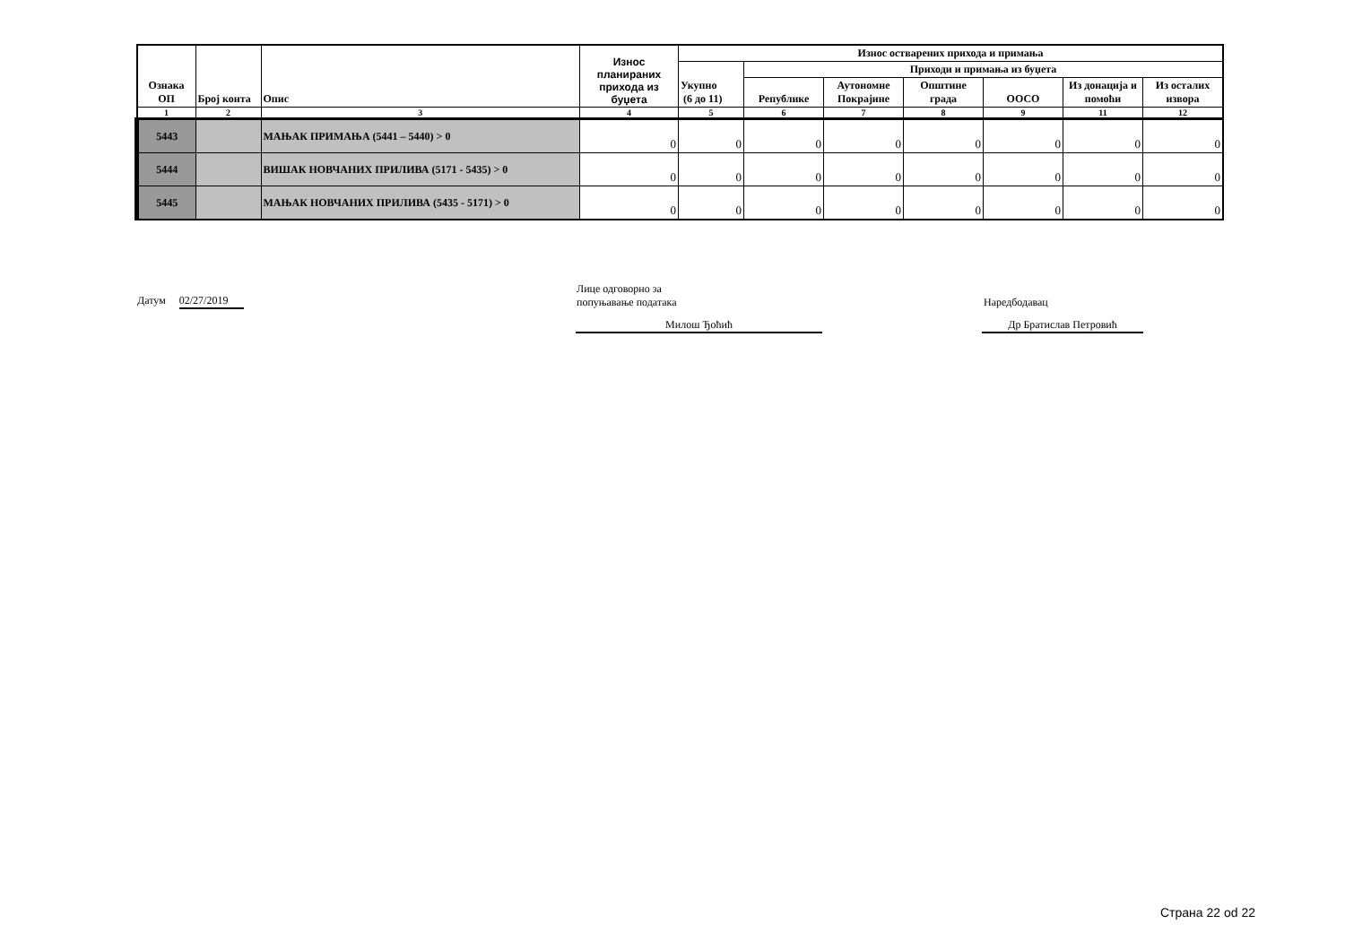| Ознака ОП | Број конта | Опис | Износ планираних прихода из буџета | Износ остварених прихода и примања | | | | | | |
| --- | --- | --- | --- | --- | --- | --- | --- | --- | --- | --- |
| | | | | Укупно (6 до 11) | Приходи и примања из буџета | | | | | |
| | | | | | Републике | Аутономне Покрајине | Општине града | ООСО | Из донација и помоћи | Из осталих извора |
| 1 | 2 | 3 | 4 | 5 | 6 | 7 | 8 | 9 | 11 | 12 |
| 5443 | | МАЊАК ПРИМАЊА (5441 – 5440) > 0 | 0 | 0 | 0 | 0 | 0 | 0 | 0 | 0 |
| 5444 | | ВИШАК НОВЧАНИХ ПРИЛИВА (5171 - 5435) > 0 | 0 | 0 | 0 | 0 | 0 | 0 | 0 | 0 |
| 5445 | | МАЊАК НОВЧАНИХ ПРИЛИВА (5435 - 5171) > 0 | 0 | 0 | 0 | 0 | 0 | 0 | 0 | 0 |
Датум 02/27/2019
Лице одговорно за
попуњавање података
Милош Ђоћић
Наредбодавац
Др Братислав Петровић
Страна 22 od 22